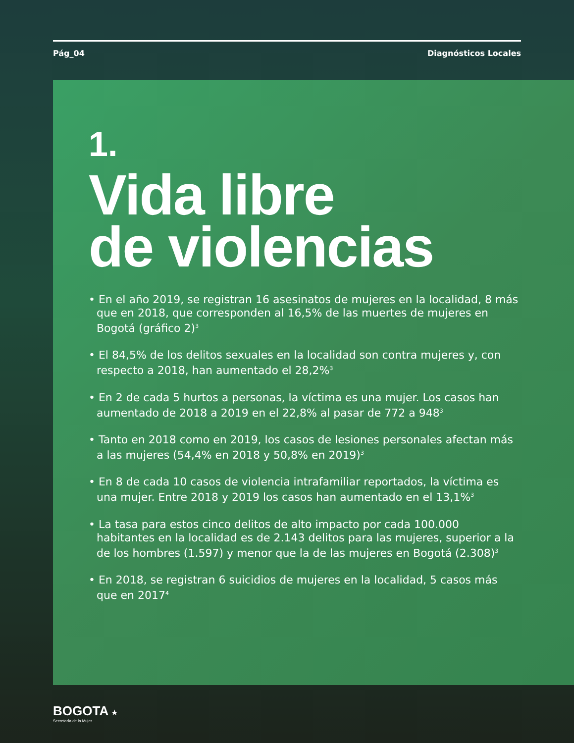Pág_04 Diagnósticos Locales
1.
Vida libre
de violencias
• En el año 2019, se registran 16 asesinatos de mujeres en la localidad, 8 más que en 2018, que corresponden al 16,5% de las muertes de mujeres en Bogotá (gráfico 2)<sup>3</sup>
• El 84,5% de los delitos sexuales en la localidad son contra mujeres y, con respecto a 2018, han aumentado el 28,2%<sup>3</sup>
• En 2 de cada 5 hurtos a personas, la víctima es una mujer. Los casos han aumentado de 2018 a 2019 en el 22,8% al pasar de 772 a 948<sup>3</sup>
• Tanto en 2018 como en 2019, los casos de lesiones personales afectan más a las mujeres (54,4% en 2018 y 50,8% en 2019)<sup>3</sup>
• En 8 de cada 10 casos de violencia intrafamiliar reportados, la víctima es una mujer. Entre 2018 y 2019 los casos han aumentado en el 13,1%<sup>3</sup>
• La tasa para estos cinco delitos de alto impacto por cada 100.000 habitantes en la localidad es de 2.143 delitos para las mujeres, superior a la de los hombres (1.597) y menor que la de las mujeres en Bogotá (2.308)<sup>3</sup>
• En 2018, se registran 6 suicidios de mujeres en la localidad, 5 casos más que en 2017<sup>4</sup>
BOGOTA ★
Secretaría de la Mujer